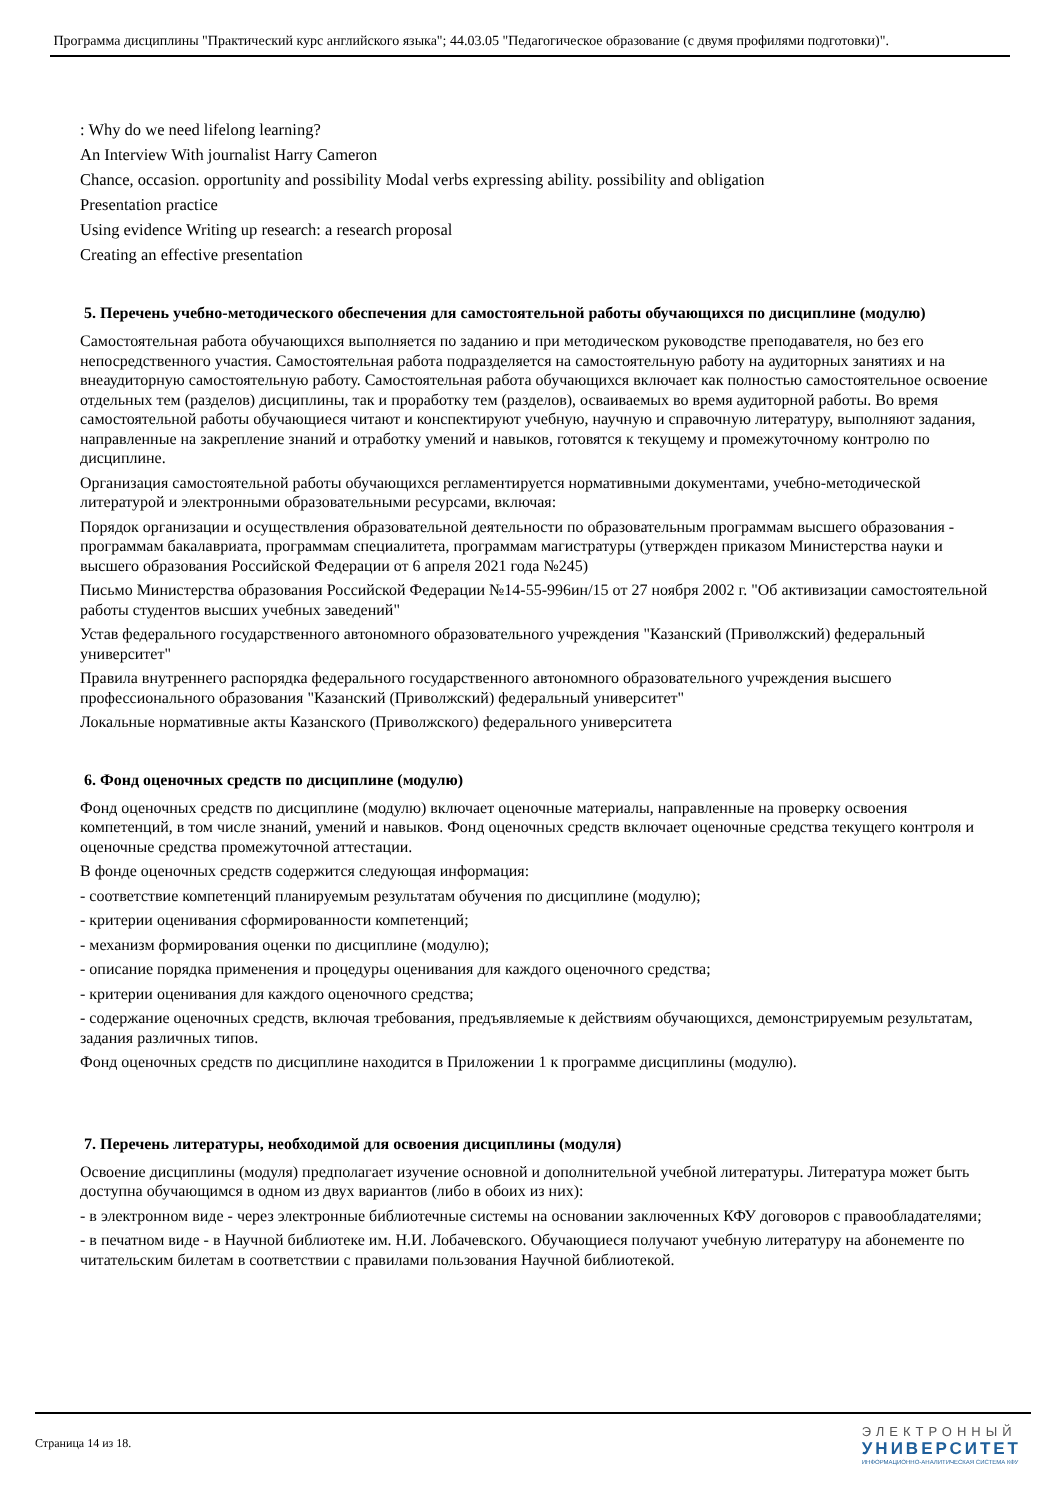Программа дисциплины "Практический курс английского языка"; 44.03.05 "Педагогическое образование (с двумя профилями подготовки)".
: Why do we need lifelong learning?
An Interview With journalist Harry Cameron
Chance, occasion. opportunity and possibility Modal verbs expressing ability. possibility and obligation
Presentation practice
Using evidence Writing up research: a research proposal
Creating an effective presentation
5. Перечень учебно-методического обеспечения для самостоятельной работы обучающихся по дисциплине (модулю)
Самостоятельная работа обучающихся выполняется по заданию и при методическом руководстве преподавателя, но без его непосредственного участия. Самостоятельная работа подразделяется на самостоятельную работу на аудиторных занятиях и на внеаудиторную самостоятельную работу. Самостоятельная работа обучающихся включает как полностью самостоятельное освоение отдельных тем (разделов) дисциплины, так и проработку тем (разделов), осваиваемых во время аудиторной работы. Во время самостоятельной работы обучающиеся читают и конспектируют учебную, научную и справочную литературу, выполняют задания, направленные на закрепление знаний и отработку умений и навыков, готовятся к текущему и промежуточному контролю по дисциплине.
Организация самостоятельной работы обучающихся регламентируется нормативными документами, учебно-методической литературой и электронными образовательными ресурсами, включая:
Порядок организации и осуществления образовательной деятельности по образовательным программам высшего образования - программам бакалавриата, программам специалитета, программам магистратуры (утвержден приказом Министерства науки и высшего образования Российской Федерации от 6 апреля 2021 года №245)
Письмо Министерства образования Российской Федерации №14-55-996ин/15 от 27 ноября 2002 г. "Об активизации самостоятельной работы студентов высших учебных заведений"
Устав федерального государственного автономного образовательного учреждения "Казанский (Приволжский) федеральный университет"
Правила внутреннего распорядка федерального государственного автономного образовательного учреждения высшего профессионального образования "Казанский (Приволжский) федеральный университет"
Локальные нормативные акты Казанского (Приволжского) федерального университета
6. Фонд оценочных средств по дисциплине (модулю)
Фонд оценочных средств по дисциплине (модулю) включает оценочные материалы, направленные на проверку освоения компетенций, в том числе знаний, умений и навыков. Фонд оценочных средств включает оценочные средства текущего контроля и оценочные средства промежуточной аттестации.
В фонде оценочных средств содержится следующая информация:
- соответствие компетенций планируемым результатам обучения по дисциплине (модулю);
- критерии оценивания сформированности компетенций;
- механизм формирования оценки по дисциплине (модулю);
- описание порядка применения и процедуры оценивания для каждого оценочного средства;
- критерии оценивания для каждого оценочного средства;
- содержание оценочных средств, включая требования, предъявляемые к действиям обучающихся, демонстрируемым результатам, задания различных типов.
Фонд оценочных средств по дисциплине находится в Приложении 1 к программе дисциплины (модулю).
7. Перечень литературы, необходимой для освоения дисциплины (модуля)
Освоение дисциплины (модуля) предполагает изучение основной и дополнительной учебной литературы. Литература может быть доступна обучающимся в одном из двух вариантов (либо в обоих из них):
- в электронном виде - через электронные библиотечные системы на основании заключенных КФУ договоров с правообладателями;
- в печатном виде - в Научной библиотеке им. Н.И. Лобачевского. Обучающиеся получают учебную литературу на абонементе по читательским билетам в соответствии с правилами пользования Научной библиотекой.
Страница 14 из 18.
ЭЛЕКТРОННЫЙ
УНИВЕРСИТЕТ
ИНФОРМАЦИОННО-АНАЛИТИЧЕСКАЯ СИСТЕМА КФУ